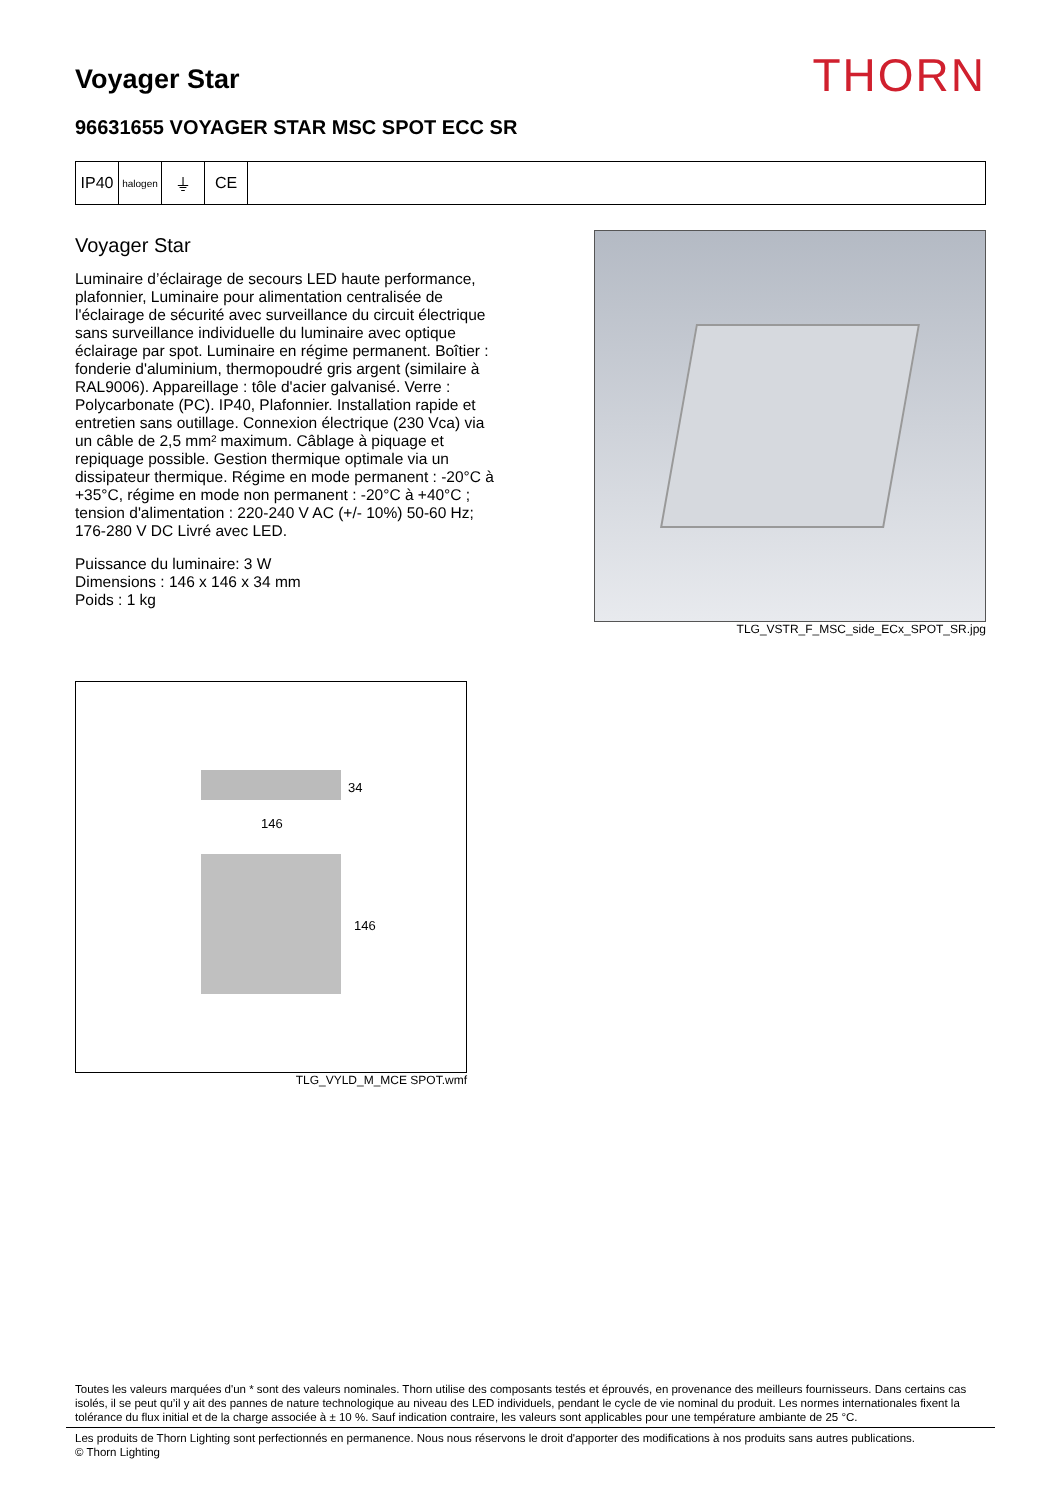Voyager Star
THORN
96631655 VOYAGER STAR MSC SPOT ECC SR
IP40
halogen
⏚ CE
Voyager Star
Luminaire d’éclairage de secours LED haute performance, plafonnier, Luminaire pour alimentation centralisée de l'éclairage de sécurité avec surveillance du circuit électrique sans surveillance individuelle du luminaire avec optique éclairage par spot. Luminaire en régime permanent. Boîtier : fonderie d'aluminium, thermopoudré gris argent (similaire à RAL9006). Appareillage : tôle d'acier galvanisé. Verre : Polycarbonate (PC). IP40, Plafonnier. Installation rapide et entretien sans outillage. Connexion électrique (230 Vca) via un câble de 2,5 mm² maximum. Câblage à piquage et repiquage possible. Gestion thermique optimale via un dissipateur thermique. Régime en mode permanent : -20°C à +35°C, régime en mode non permanent : -20°C à +40°C ; tension d'alimentation : 220-240 V AC (+/- 10%) 50-60 Hz; 176-280 V DC Livré avec LED.
Puissance du luminaire: 3 W
Dimensions : 146 x 146 x 34 mm
Poids : 1 kg
TLG_VSTR_F_MSC_side_ECx_SPOT_SR.jpg
34
146
146
TLG_VYLD_M_MCE SPOT.wmf
Toutes les valeurs marquées d'un * sont des valeurs nominales. Thorn utilise des composants testés et éprouvés, en provenance des meilleurs fournisseurs. Dans certains cas isolés, il se peut qu’il y ait des pannes de nature technologique au niveau des LED individuels, pendant le cycle de vie nominal du produit. Les normes internationales fixent la tolérance du flux initial et de la charge associée à ± 10 %. Sauf indication contraire, les valeurs sont applicables pour une température ambiante de 25 °C.
Les produits de Thorn Lighting sont perfectionnés en permanence. Nous nous réservons le droit d'apporter des modifications à nos produits sans autres publications.
© Thorn Lighting